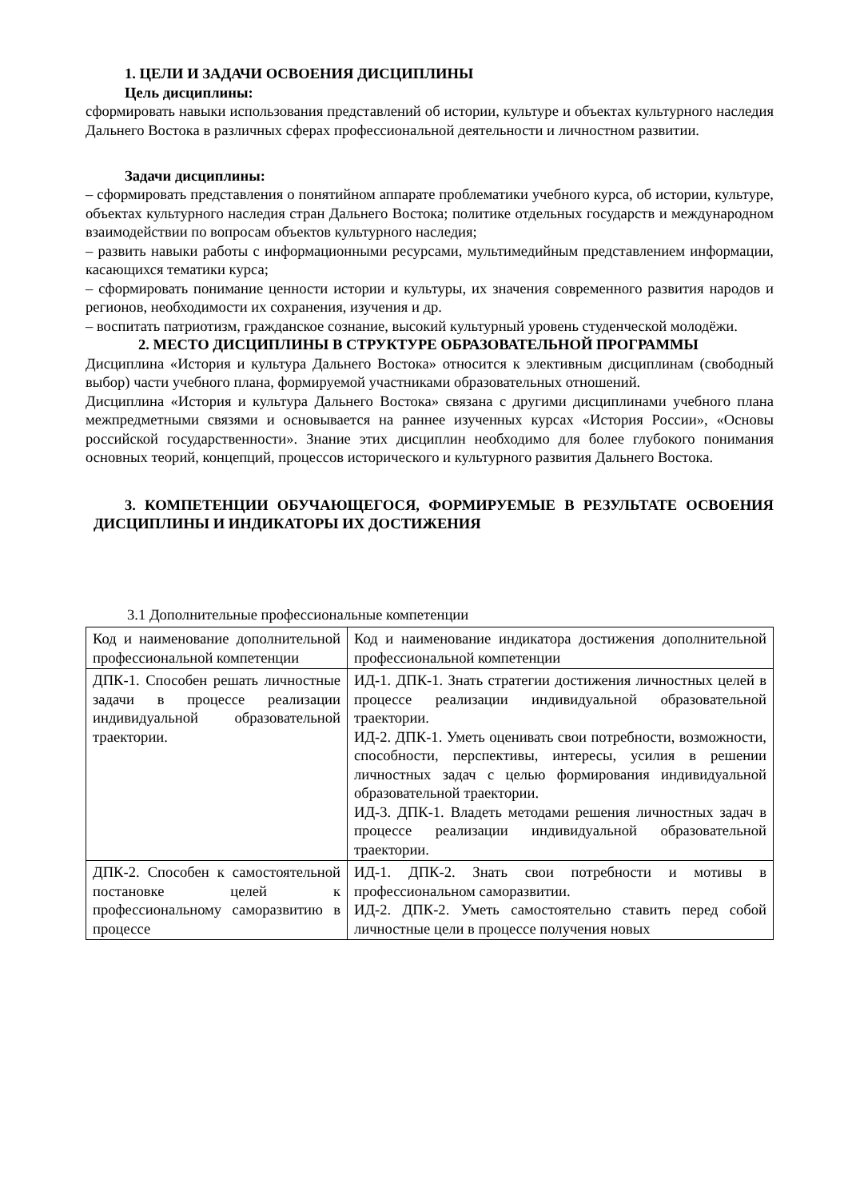1. ЦЕЛИ И ЗАДАЧИ ОСВОЕНИЯ ДИСЦИПЛИНЫ
Цель дисциплины:
сформировать навыки использования представлений об истории, культуре и объектах культурного наследия Дальнего Востока в различных сферах профессиональной деятельности и личностном развитии.
Задачи дисциплины:
– сформировать представления о понятийном аппарате проблематики учебного курса, об истории, культуре, объектах культурного наследия стран Дальнего Востока; политике отдельных государств и международном взаимодействии по вопросам объектов культурного наследия;
– развить навыки работы с информационными ресурсами, мультимедийным представлением информации, касающихся тематики курса;
– сформировать понимание ценности истории и культуры, их значения современного развития народов и регионов, необходимости их сохранения, изучения и др.
– воспитать патриотизм, гражданское сознание, высокий культурный уровень студенческой молодёжи.
2. МЕСТО ДИСЦИПЛИНЫ В СТРУКТУРЕ ОБРАЗОВАТЕЛЬНОЙ ПРОГРАММЫ
Дисциплина «История и культура Дальнего Востока» относится к элективным дисциплинам (свободный выбор) части учебного плана, формируемой участниками образовательных отношений.
Дисциплина «История и культура Дальнего Востока» связана с другими дисциплинами учебного плана межпредметными связями и основывается на раннее изученных курсах «История России», «Основы российской государственности». Знание этих дисциплин необходимо для более глубокого понимания основных теорий, концепций, процессов исторического и культурного развития Дальнего Востока.
3. КОМПЕТЕНЦИИ ОБУЧАЮЩЕГОСЯ, ФОРМИРУЕМЫЕ В РЕЗУЛЬТАТЕ ОСВОЕНИЯ ДИСЦИПЛИНЫ И ИНДИКАТОРЫ ИХ ДОСТИЖЕНИЯ
3.1 Дополнительные профессиональные компетенции
| Код и наименование дополнительной профессиональной компетенции | Код и наименование индикатора достижения дополнительной профессиональной компетенции |
| ДПК-1. Способен решать личностные задачи в процессе реализации индивидуальной образовательной траектории. | ИД-1. ДПК-1. Знать стратегии достижения личностных целей в процессе реализации индивидуальной образовательной траектории. ИД-2. ДПК-1. Уметь оценивать свои потребности, возможности, способности, перспективы, интересы, усилия в решении личностных задач с целью формирования индивидуальной образовательной траектории. ИД-3. ДПК-1. Владеть методами решения личностных задач в процессе реализации индивидуальной образовательной траектории. |
| ДПК-2. Способен к самостоятельной постановке целей к профессиональному саморазвитию в процессе | ИД-1. ДПК-2. Знать свои потребности и мотивы в профессиональном саморазвитии. ИД-2. ДПК-2. Уметь самостоятельно ставить перед собой личностные цели в процессе получения новых |